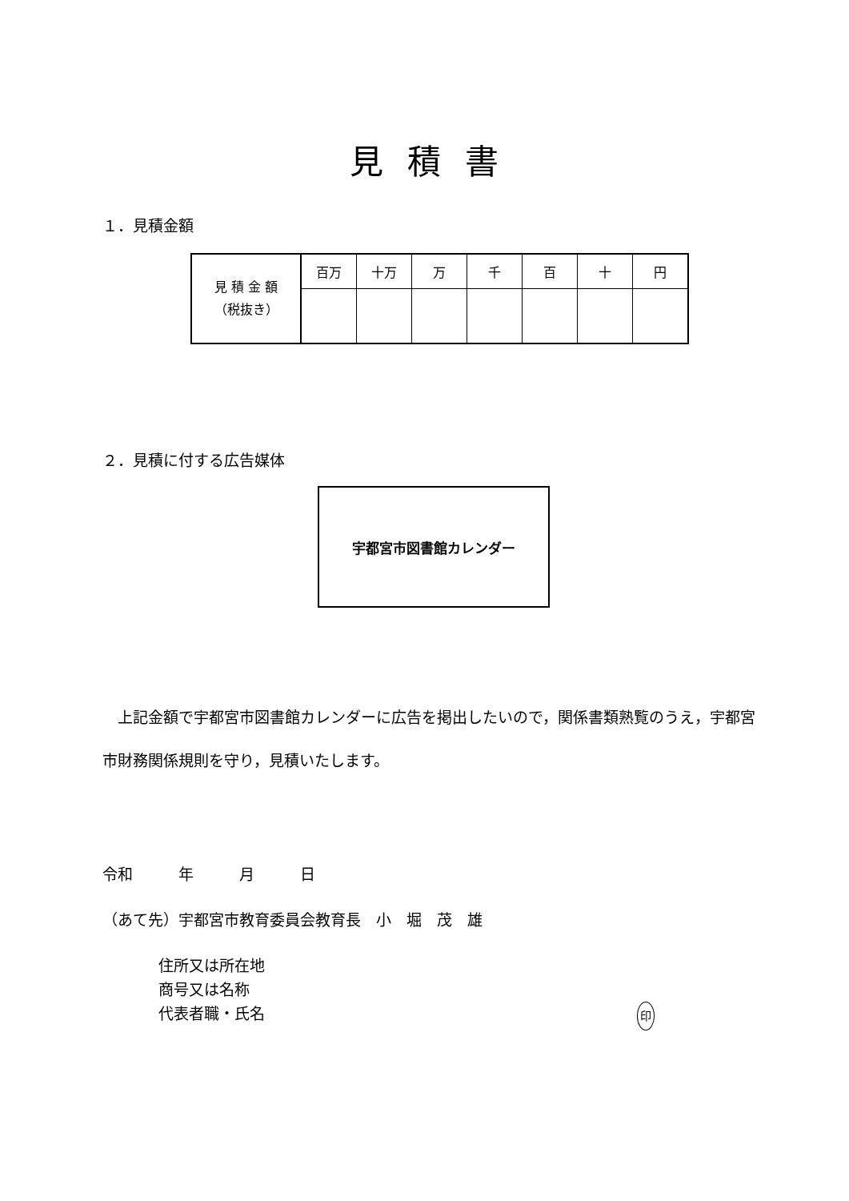見積書
１．見積金額
| 見 積 金 額 （税抜き） | 百万 | 十万 | 万 | 千 | 百 | 十 | 円 |
| --- | --- | --- | --- | --- | --- | --- | --- |
２．見積に付する広告媒体
宇都宮市図書館カレンダー
　上記金額で宇都宮市図書館カレンダーに広告を掲出したいので，関係書類熟覧のうえ，宇都宮市財務関係規則を守り，見積いたします。
令和　　　年　　　月　　　日
（あて先）宇都宮市教育委員会教育長　小　堀　茂　雄
住所又は所在地
商号又は名称
代表者職・氏名 印